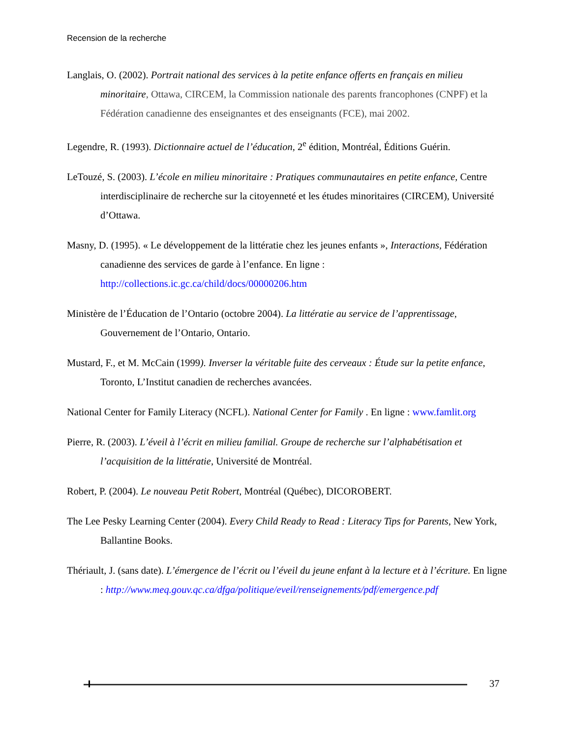Recension de la recherche
Langlais, O. (2002). Portrait national des services à la petite enfance offerts en français en milieu minoritaire, Ottawa, CIRCEM, la Commission nationale des parents francophones (CNPF) et la Fédération canadienne des enseignantes et des enseignants (FCE), mai 2002.
Legendre, R. (1993). Dictionnaire actuel de l’éducation, 2<sup>e</sup> édition, Montréal, Éditions Guérin.
LeTouzé, S. (2003). L’école en milieu minoritaire : Pratiques communautaires en petite enfance, Centre interdisciplinaire de recherche sur la citoyenneté et les études minoritaires (CIRCEM), Université d’Ottawa.
Masny, D. (1995). « Le développement de la littératie chez les jeunes enfants », Interactions, Fédération canadienne des services de garde à l’enfance. En ligne : http://collections.ic.gc.ca/child/docs/00000206.htm
Ministère de l’Éducation de l’Ontario (octobre 2004). La littératie au service de l’apprentissage, Gouvernement de l’Ontario, Ontario.
Mustard, F., et M. McCain (1999). Inverser la véritable fuite des cerveaux : Étude sur la petite enfance, Toronto, L’Institut canadien de recherches avancées.
National Center for Family Literacy (NCFL). National Center for Family . En ligne : www.famlit.org
Pierre, R. (2003). L’éveil à l’écrit en milieu familial. Groupe de recherche sur l’alphabétisation et l’acquisition de la littératie, Université de Montréal.
Robert, P. (2004). Le nouveau Petit Robert, Montréal (Québec), DICOROBERT.
The Lee Pesky Learning Center (2004). Every Child Ready to Read : Literacy Tips for Parents, New York, Ballantine Books.
Thériault, J. (sans date). L’émergence de l’écrit ou l’éveil du jeune enfant à la lecture et à l’écriture. En ligne : http://www.meq.gouv.qc.ca/dfga/politique/eveil/renseignements/pdf/emergence.pdf
37